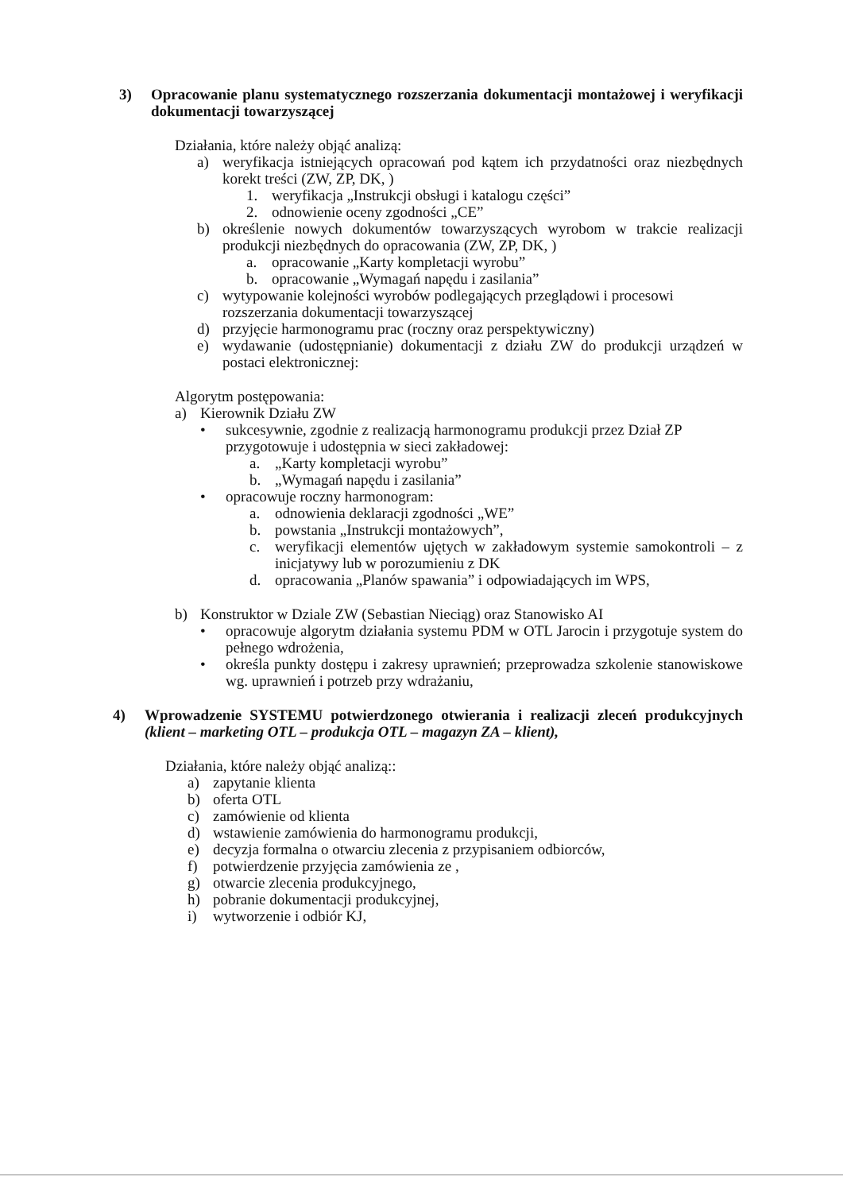3) Opracowanie planu systematycznego rozszerzania dokumentacji montażowej i weryfikacji dokumentacji towarzyszącej
Działania, które należy objąć analizą:
a) weryfikacja istniejących opracowań pod kątem ich przydatności oraz niezbędnych korekt treści (ZW, ZP, DK, )
1. weryfikacja „Instrukcji obsługi i katalogu części”
2. odnowienie oceny zgodności „CE”
b) określenie nowych dokumentów towarzyszących wyrobom w trakcie realizacji produkcji niezbędnych do opracowania (ZW, ZP, DK, )
a. opracowanie „Karty kompletacji wyrobu”
b. opracowanie „Wymagań napędu i zasilania”
c) wytypowanie kolejności wyrobów podlegających przeglądowi i procesowi rozszerzania dokumentacji towarzyszącej
d) przyjęcie harmonogramu prac (roczny oraz perspektywiczny)
e) wydawanie (udostępnianie) dokumentacji z działu ZW do produkcji urządzeń w postaci elektronicznej:
Algorytm postępowania:
a) Kierownik Działu ZW
• sukcesywnie, zgodnie z realizacją harmonogramu produkcji przez Dział ZP przygotowuje i udostępnia w sieci zakładowej:
a. „Karty kompletacji wyrobu”
b. „Wymagań napędu i zasilania”
• opracowuje roczny harmonogram:
a. odnowienia deklaracji zgodności „WE”
b. powstania „Instrukcji montażowych”,
c. weryfikacji elementów ujętych w zakładowym systemie samokontroli – z inicjatywy lub w porozumieniu z DK
d. opracowania „Planów spawania” i odpowiadających im WPS,
b) Konstruktor w Dziale ZW (Sebastian Nieciąg) oraz Stanowisko AI
• opracowuje algorytm działania systemu PDM w OTL Jarocin i przygotuje system do pełnego wdrożenia,
• określa punkty dostępu i zakresy uprawnień; przeprowadza szkolenie stanowiskowe wg. uprawnień i potrzeb przy wdrażaniu,
4) Wprowadzenie SYSTEMU potwierdzonego otwierania i realizacji zleceń produkcyjnych (klient – marketing OTL – produkcja OTL – magazyn ZA – klient),
Działania, które należy objąć analizą::
a) zapytanie klienta
b) oferta OTL
c) zamówienie od klienta
d) wstawienie zamówienia do harmonogramu produkcji,
e) decyzja formalna o otwarciu zlecenia z przypisaniem odbiorców,
f) potwierdzenie przyjęcia zamówienia ze ,
g) otwarcie zlecenia produkcyjnego,
h) pobranie dokumentacji produkcyjnej,
i) wytworzenie i odbiór KJ,